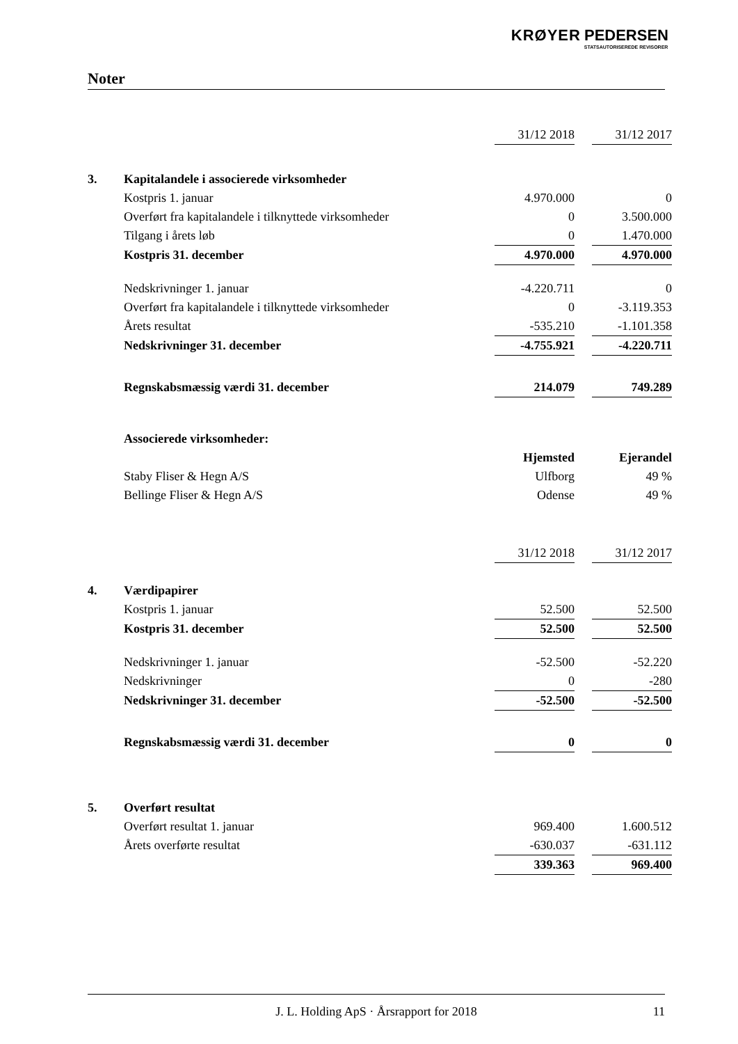KRØYER PEDERSEN
STATSAUTORISEREDE REVISORER
Noter
| | | 31/12 2018 | | 31/12 2017 |
| 3. | Kapitalandele i associerede virksomheder | | | |
| | Kostpris 1. januar | 4.970.000 | | 0 |
| | Overført fra kapitalandele i tilknyttede virksomheder | 0 | | 3.500.000 |
| | Tilgang i årets løb | 0 | | 1.470.000 |
| | Kostpris 31. december | 4.970.000 | | 4.970.000 |
| | Nedskrivninger 1. januar | -4.220.711 | | 0 |
| | Overført fra kapitalandele i tilknyttede virksomheder | 0 | | -3.119.353 |
| | Årets resultat | -535.210 | | -1.101.358 |
| | Nedskrivninger 31. december | -4.755.921 | | -4.220.711 |
| | Regnskabsmæssig værdi 31. december | 214.079 | | 749.289 |
| | Associerede virksomheder: | | | |
| | | Hjemsted | | Ejerandel |
| | Staby Fliser & Hegn A/S | Ulfborg | | 49 % |
| | Bellinge Fliser & Hegn A/S | Odense | | 49 % |
| | | 31/12 2018 | | 31/12 2017 |
| 4. | Værdipapirer | | | |
| | Kostpris 1. januar | 52.500 | | 52.500 |
| | Kostpris 31. december | 52.500 | | 52.500 |
| | Nedskrivninger 1. januar | -52.500 | | -52.220 |
| | Nedskrivninger | 0 | | -280 |
| | Nedskrivninger 31. december | -52.500 | | -52.500 |
| | Regnskabsmæssig værdi 31. december | 0 | | 0 |
| 5. | Overført resultat | | | |
| | Overført resultat 1. januar | 969.400 | | 1.600.512 |
| | Årets overførte resultat | -630.037 | | -631.112 |
| | | 339.363 | | 969.400 |
J. L. Holding ApS · Årsrapport for 2018 11